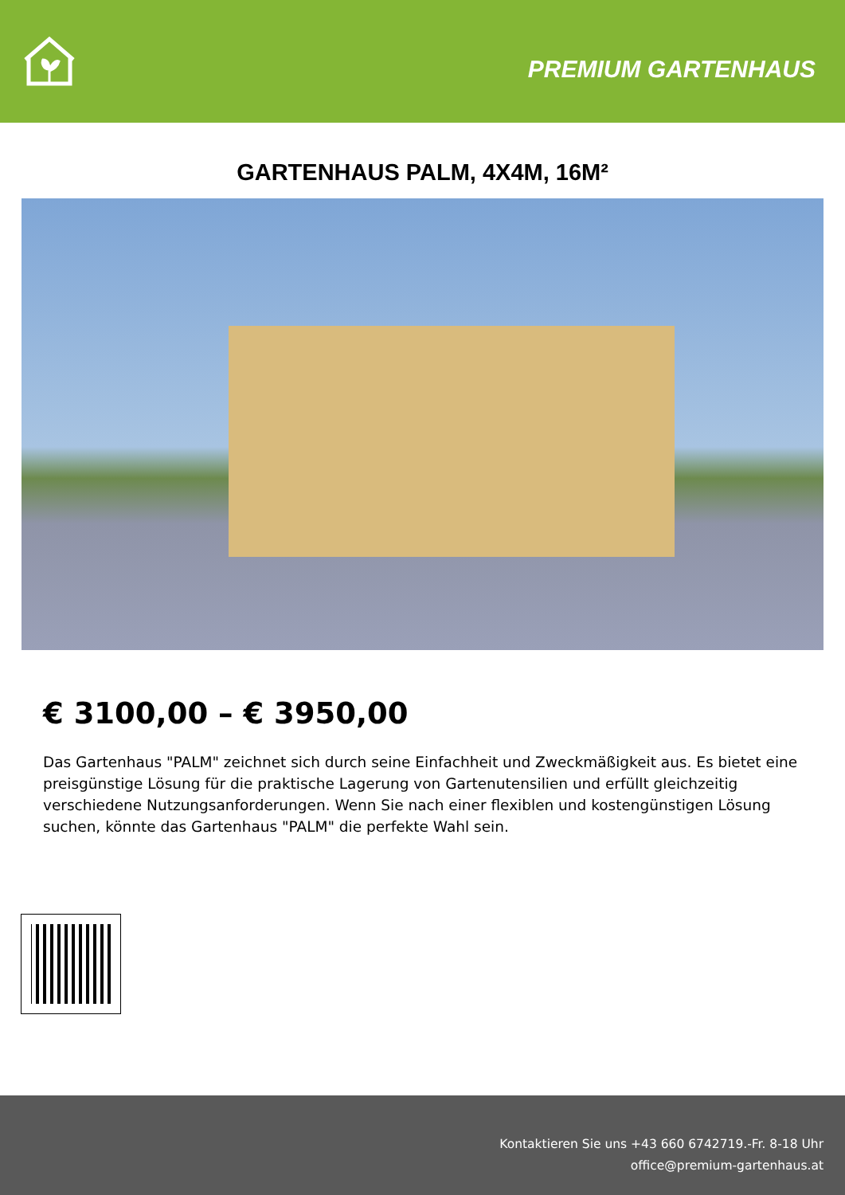PREMIUM GARTENHAUS
GARTENHAUS PALM, 4X4M, 16M²
€ 3100,00 – € 3950,00
Das Gartenhaus "PALM" zeichnet sich durch seine Einfachheit und Zweckmäßigkeit aus. Es bietet eine preisgünstige Lösung für die praktische Lagerung von Gartenutensilien und erfüllt gleichzeitig verschiedene Nutzungsanforderungen. Wenn Sie nach einer flexiblen und kostengünstigen Lösung suchen, könnte das Gartenhaus "PALM" die perfekte Wahl sein.
Kontaktieren Sie uns +43 660 6742719.-Fr. 8-18 Uhr
office@premium-gartenhaus.at